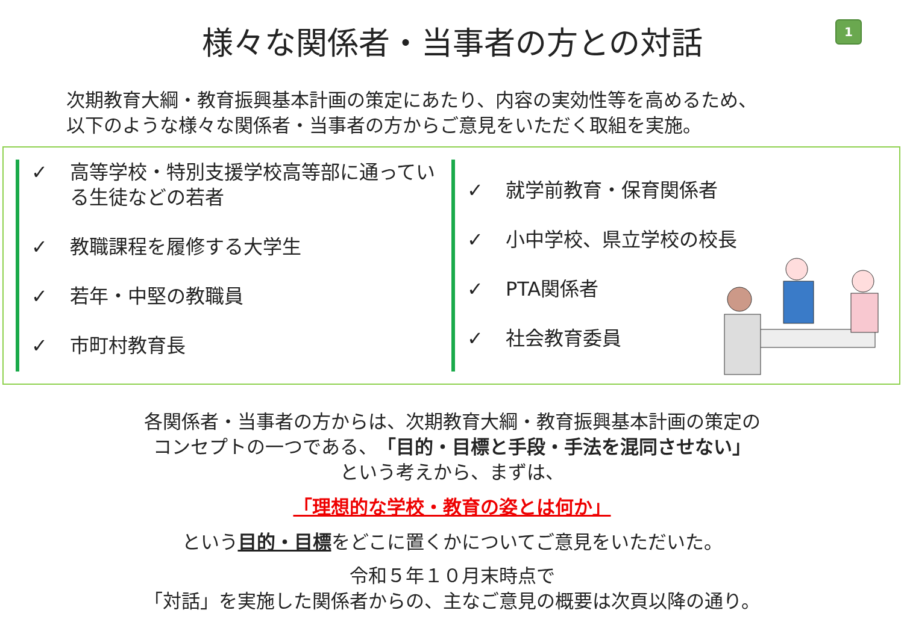1
様々な関係者・当事者の方との対話
次期教育大綱・教育振興基本計画の策定にあたり、内容の実効性等を高めるため、
以下のような様々な関係者・当事者の方からご意見をいただく取組を実施。
✓ 高等学校・特別支援学校高等部に通っている生徒などの若者
✓ 教職課程を履修する大学生
✓ 若年・中堅の教職員
✓ 市町村教育長
✓ 就学前教育・保育関係者
✓ 小中学校、県立学校の校長
✓ PTA関係者
✓ 社会教育委員
各関係者・当事者の方からは、次期教育大綱・教育振興基本計画の策定の
コンセプトの一つである、「目的・目標と手段・手法を混同させない」
という考えから、まずは、
「理想的な学校・教育の姿とは何か」
という目的・目標をどこに置くかについてご意見をいただいた。
令和５年１０月末時点で
「対話」を実施した関係者からの、主なご意見の概要は次頁以降の通り。